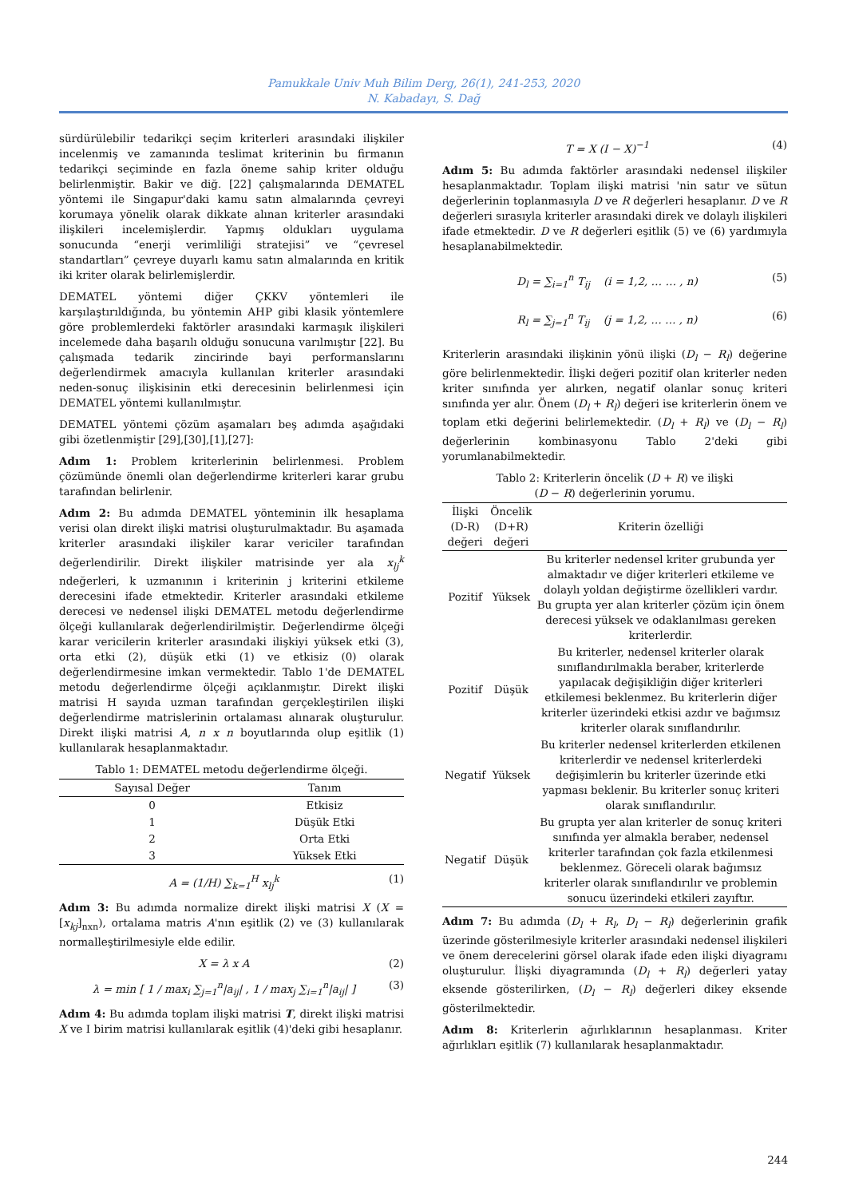Pamukkale Univ Muh Bilim Derg, 26(1), 241-253, 2020
N. Kabadayı, S. Dağ
sürdürülebilir tedarikçi seçim kriterleri arasındaki ilişkiler incelenmiş ve zamanında teslimat kriterinin bu firmanın tedarikçi seçiminde en fazla öneme sahip kriter olduğu belirlenmiştir. Bakir ve diğ. [22] çalışmalarında DEMATEL yöntemi ile Singapur'daki kamu satın almalarında çevreyi korumaya yönelik olarak dikkate alınan kriterler arasındaki ilişkileri incelemişlerdir. Yapmış oldukları uygulama sonucunda “enerji verimliliği stratejisi” ve “çevresel standartları” çevreye duyarlı kamu satın almalarında en kritik iki kriter olarak belirlemişlerdir.
DEMATEL yöntemi diğer ÇKKV yöntemleri ile karşılaştırıldığında, bu yöntemin AHP gibi klasik yöntemlere göre problemlerdeki faktörler arasındaki karmaşık ilişkileri incelemede daha başarılı olduğu sonucuna varılmıştır [22]. Bu çalışmada tedarik zincirinde bayi performanslarını değerlendirmek amacıyla kullanılan kriterler arasındaki neden-sonuç ilişkisinin etki derecesinin belirlenmesi için DEMATEL yöntemi kullanılmıştır.
DEMATEL yöntemi çözüm aşamaları beş adımda aşağıdaki gibi özetlenmiştir [29],[30],[1],[27]:
Adım 1: Problem kriterlerinin belirlenmesi. Problem çözümünde önemli olan değerlendirme kriterleri karar grubu tarafından belirlenir.
Adım 2: Bu adımda DEMATEL yönteminin ilk hesaplama verisi olan direkt ilişki matrisi oluşturulmaktadır. Bu aşamada kriterler arasındaki ilişkiler karar vericiler tarafından değerlendirilir. Direkt ilişkiler matrisinde yer ala x<sub>lj</sub><sup>k</sup> ndeğerleri, k uzmanının i kriterinin j kriterini etkileme derecesini ifade etmektedir. Kriterler arasındaki etkileme derecesi ve nedensel ilişki DEMATEL metodu değerlendirme ölçeği kullanılarak değerlendirilmiştir. Değerlendirme ölçeği karar vericilerin kriterler arasındaki ilişkiyi yüksek etki (3), orta etki (2), düşük etki (1) ve etkisiz (0) olarak değerlendirmesine imkan vermektedir. Tablo 1'de DEMATEL metodu değerlendirme ölçeği açıklanmıştır. Direkt ilişki matrisi H sayıda uzman tarafından gerçekleştirilen ilişki değerlendirme matrislerinin ortalaması alınarak oluşturulur. Direkt ilişki matrisi A, n x n boyutlarında olup eşitlik (1) kullanılarak hesaplanmaktadır.
Tablo 1: DEMATEL metodu değerlendirme ölçeği.
| Sayısal Değer | Tanım |
| --- | --- |
| 0 | Etkisiz |
| 1 | Düşük Etki |
| 2 | Orta Etki |
| 3 | Yüksek Etki |
A = (1/H) ∑<sub>k=1</sub><sup>H</sup> x<sub>lj</sub><sup>k</sup> (1)
Adım 3: Bu adımda normalize direkt ilişki matrisi X (X = [x<sub>kj</sub>]<sub>nxn</sub>), ortalama matris A'nın eşitlik (2) ve (3) kullanılarak normalleştirilmesiyle elde edilir.
X = λ x A (2)
λ = min [ 1 / max<sub>i</sub> ∑<sub>j=1</sub><sup>n</sup>|a<sub>ij</sub>| , 1 / max<sub>j</sub> ∑<sub>i=1</sub><sup>n</sup>|a<sub>ij</sub>| ] (3)
Adım 4: Bu adımda toplam ilişki matrisi T, direkt ilişki matrisi X ve I birim matrisi kullanılarak eşitlik (4)'deki gibi hesaplanır.
T = X (I − X)<sup>−1</sup> (4)
Adım 5: Bu adımda faktörler arasındaki nedensel ilişkiler hesaplanmaktadır. Toplam ilişki matrisi 'nin satır ve sütun değerlerinin toplanmasıyla D ve R değerleri hesaplanır. D ve R değerleri sırasıyla kriterler arasındaki direk ve dolaylı ilişkileri ifade etmektedir. D ve R değerleri eşitlik (5) ve (6) yardımıyla hesaplanabilmektedir.
D<sub>l</sub> = ∑<sub>i=1</sub><sup>n</sup> T<sub>ij</sub> (i = 1,2, … … , n) (5)
R<sub>l</sub> = ∑<sub>j=1</sub><sup>n</sup> T<sub>ij</sub> (j = 1,2, … … , n) (6)
Kriterlerin arasındaki ilişkinin yönü ilişki (D<sub>l</sub> − R<sub>l</sub>) değerine göre belirlenmektedir. İlişki değeri pozitif olan kriterler neden kriter sınıfında yer alırken, negatif olanlar sonuç kriteri sınıfında yer alır. Önem (D<sub>l</sub> + R<sub>l</sub>) değeri ise kriterlerin önem ve toplam etki değerini belirlemektedir. (D<sub>l</sub> + R<sub>l</sub>) ve (D<sub>l</sub> − R<sub>l</sub>) değerlerinin kombinasyonu Tablo 2'deki gibi yorumlanabilmektedir.
Tablo 2: Kriterlerin öncelik (D + R) ve ilişki
(D − R) değerlerinin yorumu.
| İlişki (D-R) değeri | Öncelik (D+R) değeri | Kriterin özelliği |
| --- | --- | --- |
| Pozitif | Yüksek | Bu kriterler nedensel kriter grubunda yer almaktadır ve diğer kriterleri etkileme ve dolaylı yoldan değiştirme özellikleri vardır. Bu grupta yer alan kriterler çözüm için önem derecesi yüksek ve odaklanılması gereken kriterlerdir. |
| Pozitif | Düşük | Bu kriterler, nedensel kriterler olarak sınıflandırılmakla beraber, kriterlerde yapılacak değişikliğin diğer kriterleri etkilemesi beklenmez. Bu kriterlerin diğer kriterler üzerindeki etkisi azdır ve bağımsız kriterler olarak sınıflandırılır. |
| Negatif | Yüksek | Bu kriterler nedensel kriterlerden etkilenen kriterlerdir ve nedensel kriterlerdeki değişimlerin bu kriterler üzerinde etki yapması beklenir. Bu kriterler sonuç kriteri olarak sınıflandırılır. |
| Negatif | Düşük | Bu grupta yer alan kriterler de sonuç kriteri sınıfında yer almakla beraber, nedensel kriterler tarafından çok fazla etkilenmesi beklenmez. Göreceli olarak bağımsız kriterler olarak sınıflandırılır ve problemin sonucu üzerindeki etkileri zayıftır. |
Adım 7: Bu adımda (D<sub>l</sub> + R<sub>l</sub>, D<sub>l</sub> − R<sub>l</sub>) değerlerinin grafik üzerinde gösterilmesiyle kriterler arasındaki nedensel ilişkileri ve önem derecelerini görsel olarak ifade eden ilişki diyagramı oluşturulur. İlişki diyagramında (D<sub>l</sub> + R<sub>l</sub>) değerleri yatay eksende gösterilirken, (D<sub>l</sub> − R<sub>l</sub>) değerleri dikey eksende gösterilmektedir.
Adım 8: Kriterlerin ağırlıklarının hesaplanması. Kriter ağırlıkları eşitlik (7) kullanılarak hesaplanmaktadır.
244